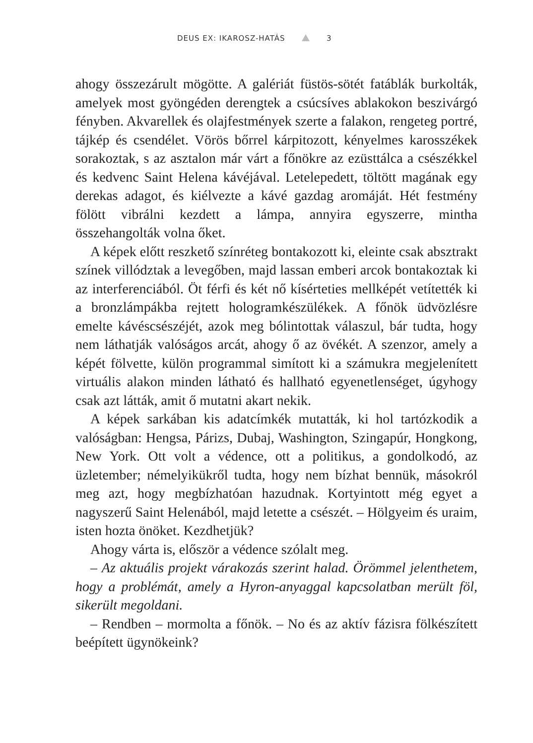DEUS EX: IKAROSZ-HATÁS 3
ahogy összezárult mögötte. A galériát füstös-sötét fatáblák burkolták, amelyek most gyöngéden derengtek a csúcsíves ablakokon beszivárgó fényben. Akvarellek és olajfestmények szerte a falakon, rengeteg portré, tájkép és csendélet. Vörös bőrrel kárpitozott, kényelmes karosszékek sorakoztak, s az asztalon már várt a főnökre az ezüsttálca a csészékkel és kedvenc Saint Helena kávéjával. Letelepedett, töltött magának egy derekas adagot, és kiélvezte a kávé gazdag aromáját. Hét festmény fölött vibrálni kezdett a lámpa, annyira egyszerre, mintha összehangolták volna őket.
A képek előtt reszkető színréteg bontakozott ki, eleinte csak absztrakt színek villództak a levegőben, majd lassan emberi arcok bontakoztak ki az interferenciából. Öt férfi és két nő kísérteties mellképét vetítették ki a bronzlámpákba rejtett hologramkészülékek. A főnök üdvözlésre emelte kávéscsészéjét, azok meg bólintottak válaszul, bár tudta, hogy nem láthatják valóságos arcát, ahogy ő az övékét. A szenzor, amely a képét fölvette, külön programmal simított ki a számukra megjelenített virtuális alakon minden látható és hallható egyenetlenséget, úgyhogy csak azt látták, amit ő mutatni akart nekik.
A képek sarkában kis adatcímkék mutatták, ki hol tartózkodik a valóságban: Hengsa, Párizs, Dubaj, Washington, Szingapúr, Hongkong, New York. Ott volt a védence, ott a politikus, a gondolkodó, az üzletember; némelyikükről tudta, hogy nem bízhat bennük, másokról meg azt, hogy megbízhatóan hazudnak. Kortyintott még egyet a nagyszerű Saint Helenából, majd letette a csészét. – Hölgyeim és uraim, isten hozta önöket. Kezdhetjük?
Ahogy várta is, először a védence szólalt meg.
– Az aktuális projekt várakozás szerint halad. Örömmel jelenthetem, hogy a problémát, amely a Hyron-anyaggal kapcsolatban merült föl, sikerült megoldani.
– Rendben – mormolta a főnök. – No és az aktív fázisra fölkészített beépített ügynökeink?